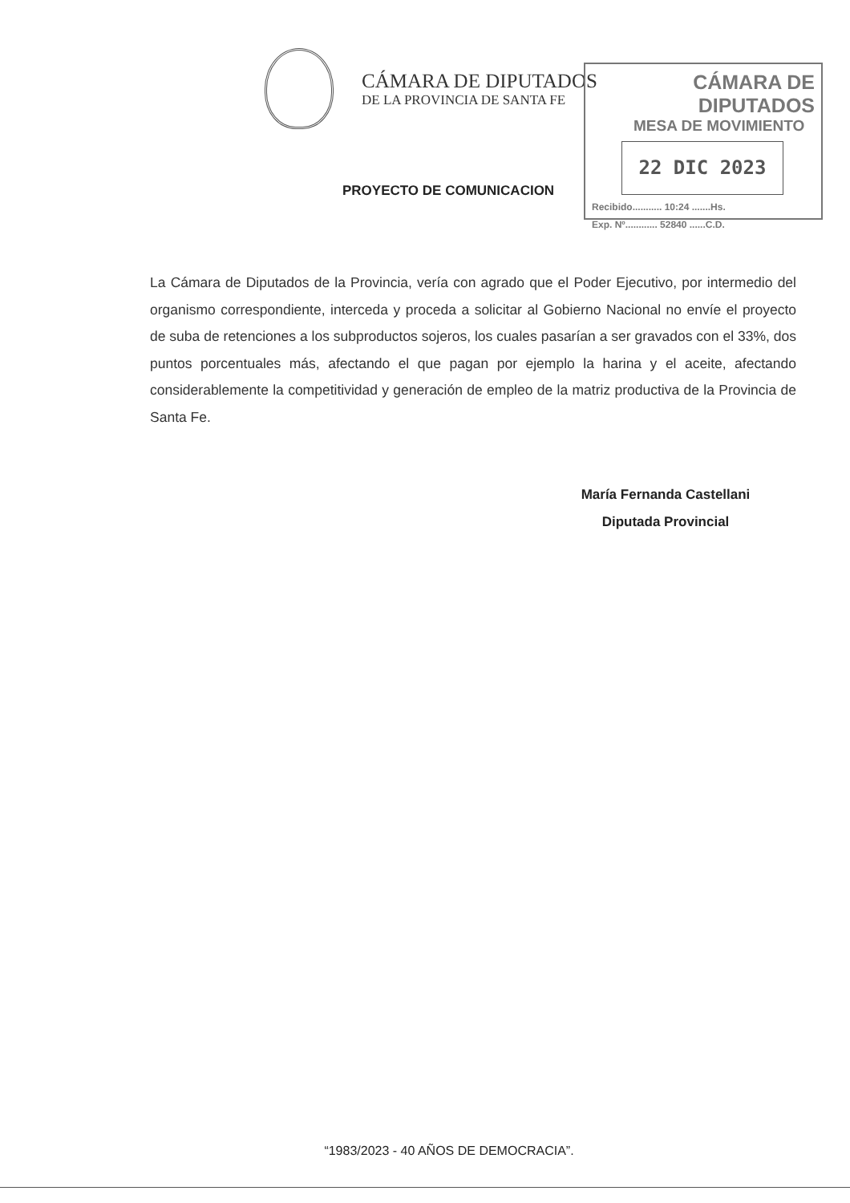CÁMARA DE DIPUTADOS
DE LA PROVINCIA DE SANTA FE
CÁMARA DE DIPUTADOS
MESA DE MOVIMIENTO
22 DIC 2023
Recibido........... 10:24 .......Hs.
Exp. Nº............ 52840 ......C.D.
PROYECTO DE COMUNICACION
La Cámara de Diputados de la Provincia, vería con agrado que el Poder Ejecutivo, por intermedio del organismo correspondiente, interceda y proceda a solicitar al Gobierno Nacional no envíe el proyecto de suba de retenciones a los subproductos sojeros, los cuales pasarían a ser gravados con el 33%, dos puntos porcentuales más, afectando el que pagan por ejemplo la harina y el aceite, afectando considerablemente la competitividad y generación de empleo de la matriz productiva de la Provincia de Santa Fe.
María Fernanda Castellani
Diputada Provincial
“1983/2023 - 40 AÑOS DE DEMOCRACIA”.